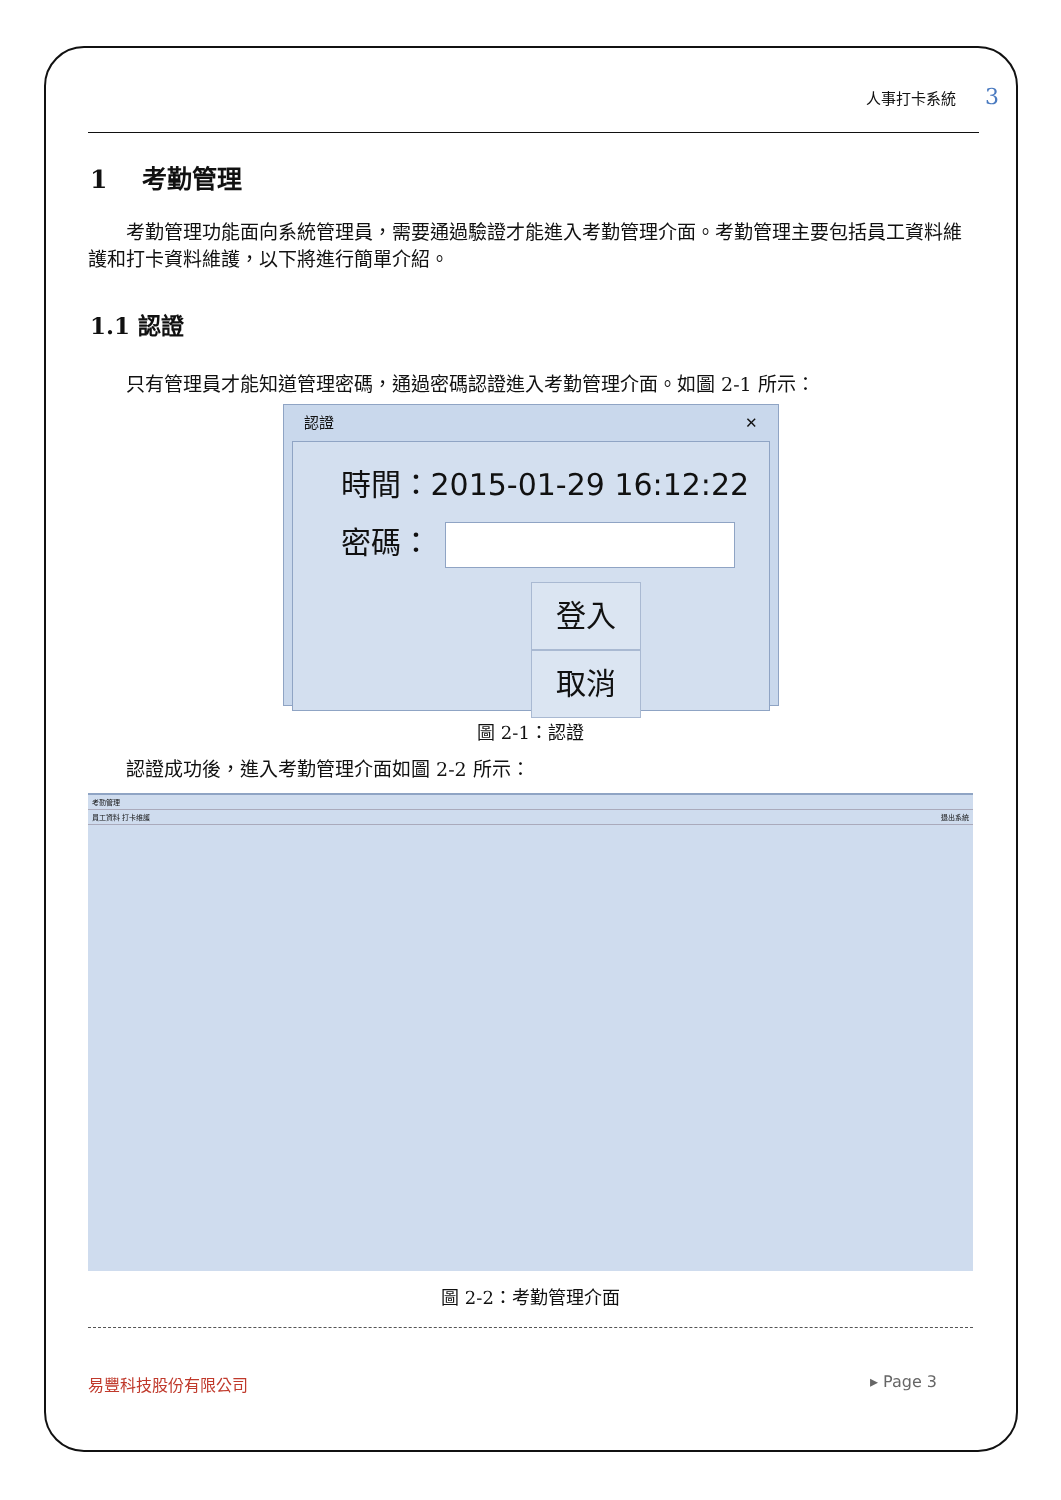人事打卡系統 3
1 考勤管理
考勤管理功能面向系統管理員，需要通過驗證才能進入考勤管理介面。考勤管理主要包括員工資料維護和打卡資料維護，以下將進行簡單介紹。
1.1 認證
只有管理員才能知道管理密碼，通過密碼認證進入考勤管理介面。如圖 2-1 所示：
認證 ✕
時間：2015-01-29 16:12:22
密碼：
登入 取消
圖 2-1：認證
認證成功後，進入考勤管理介面如圖 2-2 所示：
考勤管理
員工資料 打卡维護 退出系統
圖 2-2：考勤管理介面
易豐科技股份有限公司 ▸ Page 3